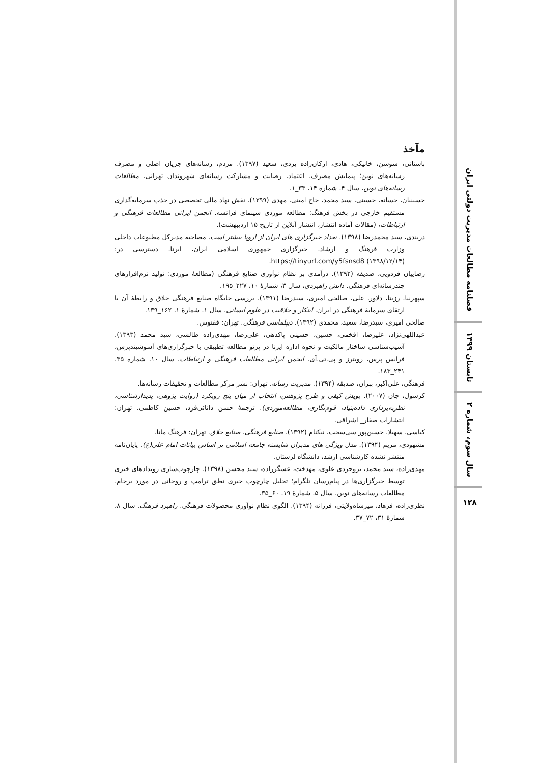مآخذ
باستانی، سوسن، خانیکی، هادی، ارکان‌زاده یزدی، سعید (۱۳۹۷). مردم، رسانه‌های جریان اصلی و مصرف رسانه‌های نوین؛ پیمایش مصرف، اعتماد، رضایت و مشارکت رسانه‌ای شهروندان تهرانی. مطالعات رسانه‌های نوین، سال ۴، شماره ۱۴، ۳۳_۱.
حسینیان، حسانه، حسینی، سید محمد، حاج امینی، مهدی (۱۳۹۹). نقش نهاد مالی تخصصی در جذب سرمایه‌گذاری مستقیم خارجی در بخش فرهنگ: مطالعه موردی سینمای فرانسه. انجمن ایرانی مطالعات فرهنگی و ارتباطات، (مقالات آماده انتشار، انتشار آنلاین از تاریخ ۱۵ اردیبهشت).
دربندی، سید محمدرضا (۱۳۹۸). تعداد خبرگزاری های ایران از اروپا بیشتر است. مصاحبه مدیرکل مطبوعات داخلی وزارت فرهنگ و ارشاد، خبرگزاری جمهوری اسلامی ایران، ایرنا. دسترسی در: https://tinyurl.com/y5fsnsd8 (۱۳۹۸/۱۲/۱۴).
رضاییان فردویی، صدیقه (۱۳۹۲). درآمدی بر نظام نوآوری صنایع فرهنگی (مطالعهٔ موردی: تولید نرم‌افزارهای چندرسانه‌ای فرهنگی. دانش راهبردی، سال ۳، شمارهٔ ۱۰، ۲۲۷_۱۹۵.
سپهرنیا، رزیتا، دلاور، علی، صالحی امیری، سیدرضا (۱۳۹۱). بررسی جایگاه صنایع فرهنگی خلاق و رابطهٔ آن با ارتقای سرمایهٔ فرهنگی در ایران. ابتکار و خلاقیت در علوم انسانی، سال ۱، شمارهٔ ۱، ۱۶۲_۱۳۹.
صالحی امیری، سیدرضا، سعید، محمدی (۱۳۹۲). دیپلماسی فرهنگی. تهران: ققنوس.
عبداللهی‌نژاد، علیرضا، افخمی، حسین، حسینی پاکدهی، علی‌رضا، مهدی‌زاده طالشی، سید محمد (۱۳۹۳). آسیب‌شناسی ساختار مالکیت و نحوه اداره ایرنا در پرتو مطالعه تطبیقی با خبرگزاری‌های آسوشیتدپرس، فرانس پرس، رویترز و پی.تی.آی. انجمن ایرانی مطالعات فرهنگی و ارتباطات. سال ۱۰، شماره ۳۵، ۲۴۱_۱۸۳.
فرهنگی، علی‌اکبر، ببران، صدیقه (۱۳۹۴). مدیریت رسانه. تهران: نشر مرکز مطالعات و تحقیقات رسانه‌ها.
کرسول، جان (۲۰۰۷). پویش کیفی و طرح پژوهش، انتخاب از میان پنج رویکرد (روایت پژوهی، پدیدارشناسی، نظریه‌پردازی داده‌بنیاد، قوم‌نگاری، مطالعه‌موردی). ترجمهٔ حسن دانائی‌فرد، حسین کاظمی. تهران: انتشارات صفار_ اشراقی.
کیاسی، سهیلا، حسین‌پور سی‌سخت، نیکنام (۱۳۹۲). صنایع فرهنگی، صنایع خلاق. تهران: فرهنگ مانا.
مشهودی، مریم (۱۳۹۴). مدل ویژگی های مدیران شایسته جامعه اسلامی بر اساس بیانات امام علی(ع). پایان‌نامه منتشر نشده کارشناسی ارشد، دانشگاه لرستان.
مهدی‌زاده، سید محمد، بروجردی علوی، مهدخت، عسگرزاده، سید محسن (۱۳۹۸). چارچوب‌سازی رویدادهای خبری توسط خبرگزاری‌ها در پیام‌رسان تلگرام؛ تحلیل چارچوب خبری نطق ترامپ و روحانی در مورد برجام. مطالعات رسانه‌های نوین، سال ۵، شمارهٔ ۱۹، ۶۰_۳۵.
نظری‌زاده، فرهاد، میرشاه‌ولایتی، فرزانه (۱۳۹۴). الگوی نظام نوآوری محصولات فرهنگی. راهبرد فرهنگ. سال ۸، شمارهٔ ۳۱، ۷۲_۳۷.
فصلنامه مطالعات مدیریت دولتی ایران
تابستان ۱۳۹۹
سال سوم، شماره ۲
۱۲۸